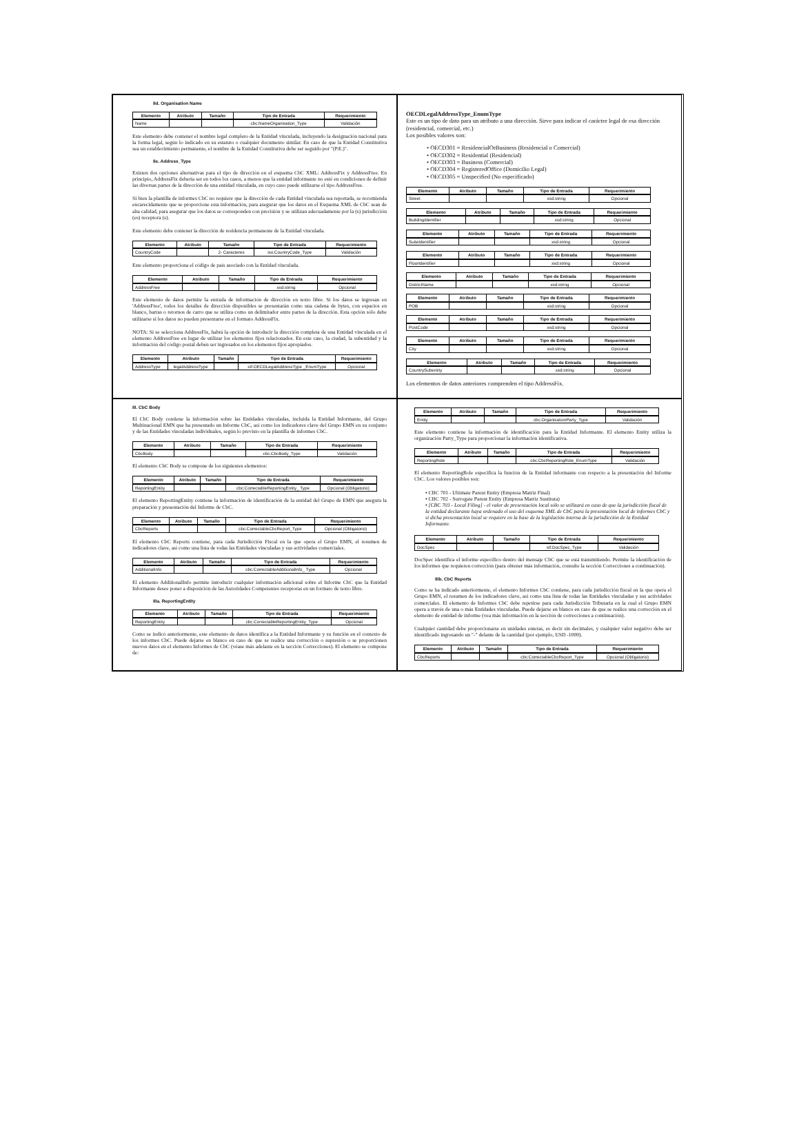IId. Organisation Name
| Elemento | Atributo | Tamaño | Tipo de Entrada | Requerimiento |
| --- | --- | --- | --- | --- |
| Name | | | cbc:NameOrganisation_Type | Validación |
Este elemento debe contener el nombre legal completo de la Entidad vinculada, incluyendo la designación nacional para la forma legal, según lo indicado en su estatuto o cualquier documento similar. En caso de que la Entidad Constitutiva sea un establecimiento permanente, el nombre de la Entidad Constitutiva debe ser seguido por "(P.E.)".
IIe. Address_Type
Existen dos opciones alternativas para el tipo de dirección en el esquema CbC XML: AddressFix y AddressFree. En principio, AddressFix debería ser en todos los casos, a menos que la entidad informante no esté en condiciones de definir las diversas partes de la dirección de una entidad vinculada, en cuyo caso puede utilizarse el tipo AddressFree.
Si bien la plantilla de informes CbC no requiere que la dirección de cada Entidad vinculada sea reportada, se recomienda encarecidamente que se proporcione esta información, para asegurar que los datos en el Esquema XML de CbC sean de alta calidad, para asegurar que los datos se corresponden con precisión y se utilizan adecuadamente por la (s) jurisdicción (es) receptora (s).
Este elemento debe contener la dirección de residencia permanente de la Entidad vinculada.
| Elemento | Atributo | Tamaño | Tipo de Entrada | Requerimiento |
| --- | --- | --- | --- | --- |
| CountryCode | | 2- Caracteres | iso:CountryCode_Type | Validación |
Este elemento proporciona el código de país asociado con la Entidad vinculada.
| Elemento | Atributo | Tamaño | Tipo de Entrada | Requerimiento |
| --- | --- | --- | --- | --- |
| AddressFree | | | xsd:string | Opcional |
Este elemento de datos permite la entrada de información de dirección en texto libre. Si los datos se ingresan en 'AddressFree', todos los detalles de dirección disponibles se presentarán como una cadena de bytes, con espacios en blanco, barras o retornos de carro que se utiliza como un delimitador entre partes de la dirección. Esta opción sólo debe utilizarse si los datos no pueden presentarse en el formato AddressFix.
NOTA: Si se selecciona AddressFix, habrá la opción de introducir la dirección completa de una Entidad vinculada en el elemento AddressFree en lugar de utilizar los elementos fijos relacionados. En este caso, la ciudad, la subentidad y la información del código postal deben ser ingresados en los elementos fijos apropiados.
| Elemento | Atributo | Tamaño | Tipo de Entrada | Requerimiento |
| --- | --- | --- | --- | --- |
| AddressType | legalAddressType | | stf:OECDLegalAddressType _EnumType | Opcional |
OECDLegalAddressType_EnumType
Este es un tipo de dato para un atributo a una dirección. Sirve para indicar el carácter legal de esa dirección (residencial, comercial, etc.)
Los posibles valores son:
• OECD301 = ResidencialOrBusiness (Residencial o Comercial)
• OECD302 = Residential (Residencial)
• OECD303 = Business (Comercial)
• OECD304 = RegisteredOffice (Domicilio Legal)
• OECD305 = Unspecified (No especificado)
| Elemento | Atributo | Tamaño | Tipo de Entrada | Requerimiento |
| --- | --- | --- | --- | --- |
| Street | | | xsd:string | Opcional |
| Elemento | Atributo | Tamaño | Tipo de Entrada | Requerimiento |
| --- | --- | --- | --- | --- |
| BuildingIdentifier | | | xsd:string | Opcional |
| Elemento | Atributo | Tamaño | Tipo de Entrada | Requerimiento |
| --- | --- | --- | --- | --- |
| SuiteIdentifier | | | xsd:string | Opcional |
| Elemento | Atributo | Tamaño | Tipo de Entrada | Requerimiento |
| --- | --- | --- | --- | --- |
| FloorIdentifier | | | xsd:string | Opcional |
| Elemento | Atributo | Tamaño | Tipo de Entrada | Requerimiento |
| --- | --- | --- | --- | --- |
| DistrictName | | | xsd:string | Opcional |
| Elemento | Atributo | Tamaño | Tipo de Entrada | Requerimiento |
| --- | --- | --- | --- | --- |
| POB | | | xsd:string | Opcional |
| Elemento | Atributo | Tamaño | Tipo de Entrada | Requerimiento |
| --- | --- | --- | --- | --- |
| PostCode | | | xsd:string | Opcional |
| Elemento | Atributo | Tamaño | Tipo de Entrada | Requerimiento |
| --- | --- | --- | --- | --- |
| City | | | xsd:string | Opcional |
| Elemento | Atributo | Tamaño | Tipo de Entrada | Requerimiento |
| --- | --- | --- | --- | --- |
| CountrySubentity | | | xsd:string | Opcional |
Los elementos de datos anteriores comprenden el tipo AddressFix.
III. CbC Body
El CbC Body contiene la información sobre las Entidades vinculadas, incluida la Entidad Informante, del Grupo Multinacional EMN que ha presentado un Informe CbC, así como los indicadores clave del Grupo EMN en su conjunto y de las Entidades vinculadas individuales, según lo previsto en la plantilla de informes CbC.
| Elemento | Atributo | Tamaño | Tipo de Entrada | Requerimiento |
| --- | --- | --- | --- | --- |
| CbcBody | | | cbc:CbcBody_Type | Validación |
El elemento CbC Body se compone de los siguientes elementos:
| Elemento | Atributo | Tamaño | Tipo de Entrada | Requerimiento |
| --- | --- | --- | --- | --- |
| ReportingEntity | | | cbc:CorrectableReportingEntity_ Type | Opcional (Obligatorio) |
El elemento ReportingEntity contiene la información de identificación de la entidad del Grupo de EMN que asegura la preparación y presentación del Informe de CbC.
| Elemento | Atributo | Tamaño | Tipo de Entrada | Requerimiento |
| --- | --- | --- | --- | --- |
| CbcReports | | | cbc:CorrectableCbcReport_Type | Opcional (Obligatorio) |
El elemento CbC Reports contiene, para cada Jurisdicción Fiscal en la que opera el Grupo EMN, el resumen de indicadores clave, así como una lista de todas las Entidades vinculadas y sus actividades comerciales.
| Elemento | Atributo | Tamaño | Tipo de Entrada | Requerimiento |
| --- | --- | --- | --- | --- |
| AdditionalInfo | | | cbc:CorrectableAdditionalInfo_ Type | Opcional |
El elemento AdditionalInfo permite introducir cualquier información adicional sobre el Informe CbC que la Entidad Informante desee poner a disposición de las Autoridades Competentes receptoras en un formato de texto libre.
IIIa. ReportingEntity
| Elemento | Atributo | Tamaño | Tipo de Entrada | Requerimiento |
| --- | --- | --- | --- | --- |
| ReportingEntity | | | cbc:CorrectableReportingEntity_Type | Opcional |
Como se indicó anteriormente, este elemento de datos identifica a la Entidad Informante y su función en el contexto de los informes CbC. Puede dejarse en blanco en caso de que se realice una corrección o supresión o se proporcionen nuevos datos en el elemento Informes de CbC (véase más adelante en la sección Correcciones). El elemento se compone de:
| Elemento | Atributo | Tamaño | Tipo de Entrada | Requerimiento |
| --- | --- | --- | --- | --- |
| Entity | | | cbc:OrganisationParty_Type | Validación |
Este elemento contiene la información de identificación para la Entidad Informante. El elemento Entity utiliza la organización Party_Type para proporcionar la información identificativa.
| Elemento | Atributo | Tamaño | Tipo de Entrada | Requerimiento |
| --- | --- | --- | --- | --- |
| ReportingRole | | | cbc:CbcReportingRole_EnumType | Validación |
El elemento ReportingRole especifica la función de la Entidad informante con respecto a la presentación del Informe CbC. Los valores posibles son:
• CBC 701 - Ultimate Parent Entity (Empresa Matriz Final)
• CBC 702 - Surrogate Parent Entity (Empresa Matriz Sustituta)
• [CBC 703 - Local Filing] - el valor de presentación local sólo se utilizará en caso de que la jurisdicción fiscal de la entidad declarante haya ordenado el uso del esquema XML de CbC para la presentación local de informes CbC y si dicha presentación local se requiere en la base de la legislación interna de la jurisdicción de la Entidad Informante.
| Elemento | Atributo | Tamaño | Tipo de Entrada | Requerimiento |
| --- | --- | --- | --- | --- |
| DocSpec | | | stf:DocSpec_Type | Validación |
DocSpec identifica el informe específico dentro del mensaje CbC que se está transmitiendo. Permite la identificación de los informes que requieren corrección (para obtener más información, consulte la sección Correcciones a continuación).
IIIb. CbC Reports
Como se ha indicado anteriormente, el elemento Informes CbC contiene, para cada jurisdicción fiscal en la que opera el Grupo EMN, el resumen de los indicadores clave, así como una lista de todas las Entidades vinculadas y sus actividades comerciales. El elemento de Informes CbC debe repetirse para cada Jurisdicción Tributaria en la cual el Grupo EMN opera a través de una o más Entidades vinculadas. Puede dejarse en blanco en caso de que se realice una corrección en el elemento de entidad de informe (vea más información en la sección de correcciones a continuación).
Cualquier cantidad debe proporcionarse en unidades enteras, es decir sin decimales, y cualquier valor negativo debe ser identificado ingresando un "-" delante de la cantidad (por ejemplo, USD -1000).
| Elemento | Atributo | Tamaño | Tipo de Entrada | Requerimiento |
| --- | --- | --- | --- | --- |
| CbcReports | | | cbc:CorrectableCbcReport_Type | Opcional (Obligatorio) |